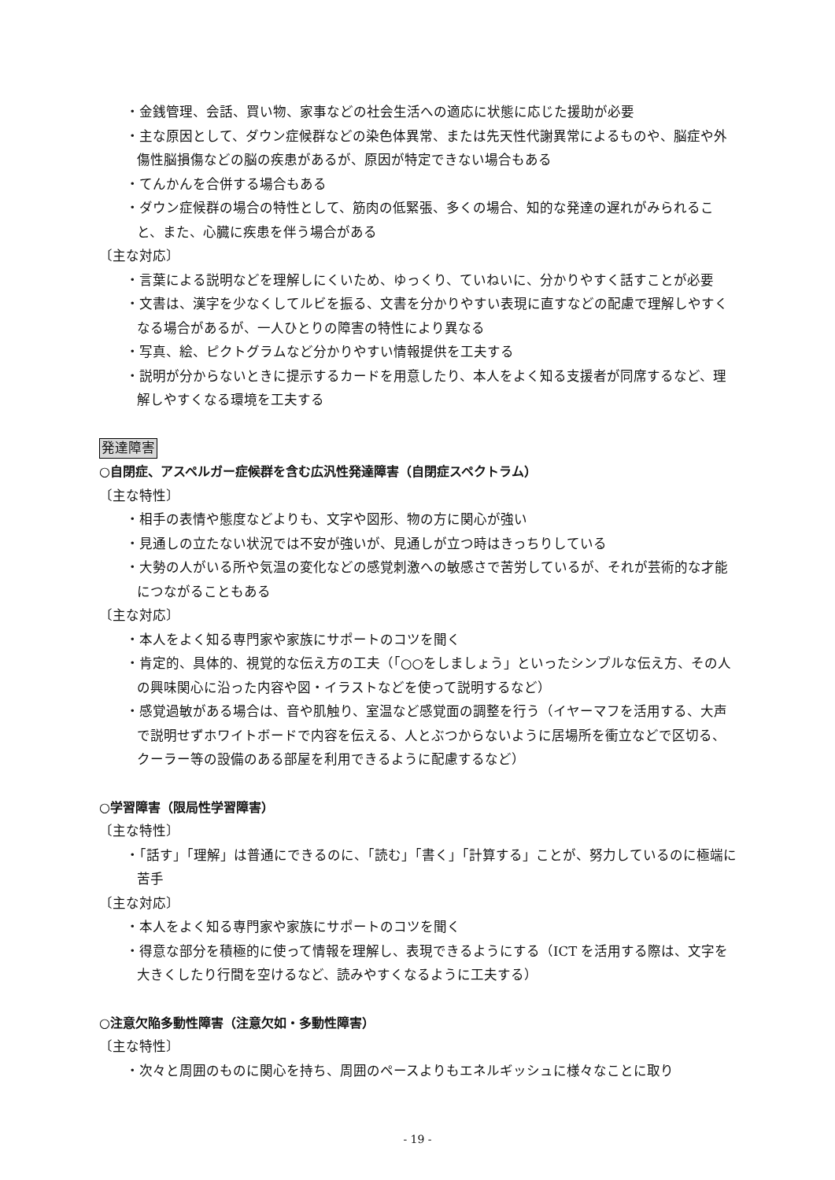・金銭管理、会話、買い物、家事などの社会生活への適応に状態に応じた援助が必要
・主な原因として、ダウン症候群などの染色体異常、または先天性代謝異常によるものや、脳症や外傷性脳損傷などの脳の疾患があるが、原因が特定できない場合もある
・てんかんを合併する場合もある
・ダウン症候群の場合の特性として、筋肉の低緊張、多くの場合、知的な発達の遅れがみられること、また、心臓に疾患を伴う場合がある
〔主な対応〕
・言葉による説明などを理解しにくいため、ゆっくり、ていねいに、分かりやすく話すことが必要
・文書は、漢字を少なくしてルビを振る、文書を分かりやすい表現に直すなどの配慮で理解しやすくなる場合があるが、一人ひとりの障害の特性により異なる
・写真、絵、ピクトグラムなど分かりやすい情報提供を工夫する
・説明が分からないときに提示するカードを用意したり、本人をよく知る支援者が同席するなど、理解しやすくなる環境を工夫する
発達障害
○自閉症、アスペルガー症候群を含む広汎性発達障害（自閉症スペクトラム）
〔主な特性〕
・相手の表情や態度などよりも、文字や図形、物の方に関心が強い
・見通しの立たない状況では不安が強いが、見通しが立つ時はきっちりしている
・大勢の人がいる所や気温の変化などの感覚刺激への敏感さで苦労しているが、それが芸術的な才能につながることもある
〔主な対応〕
・本人をよく知る専門家や家族にサポートのコツを聞く
・肯定的、具体的、視覚的な伝え方の工夫（「○○をしましょう」といったシンプルな伝え方、その人の興味関心に沿った内容や図・イラストなどを使って説明するなど）
・感覚過敏がある場合は、音や肌触り、室温など感覚面の調整を行う（イヤーマフを活用する、大声で説明せずホワイトボードで内容を伝える、人とぶつからないように居場所を衝立などで区切る、クーラー等の設備のある部屋を利用できるように配慮するなど）
○学習障害（限局性学習障害）
〔主な特性〕
・「話す」「理解」は普通にできるのに、「読む」「書く」「計算する」ことが、努力しているのに極端に苦手
〔主な対応〕
・本人をよく知る専門家や家族にサポートのコツを聞く
・得意な部分を積極的に使って情報を理解し、表現できるようにする（ICT を活用する際は、文字を大きくしたり行間を空けるなど、読みやすくなるように工夫する）
○注意欠陥多動性障害（注意欠如・多動性障害）
〔主な特性〕
・次々と周囲のものに関心を持ち、周囲のペースよりもエネルギッシュに様々なことに取り
- 19 -